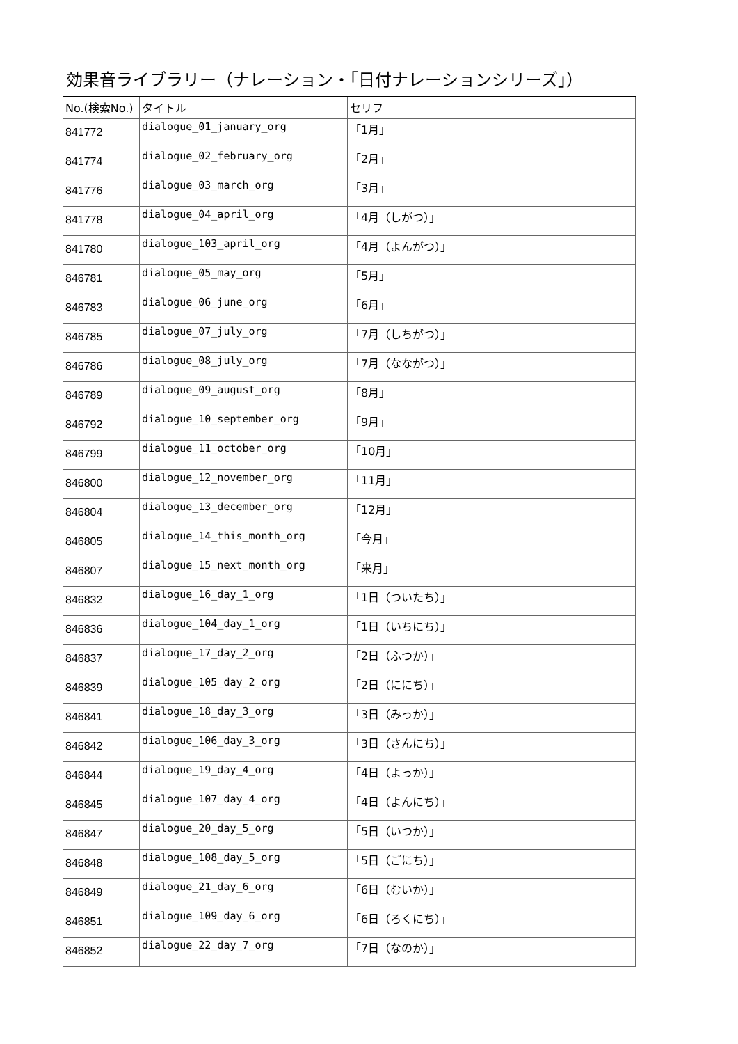効果音ライブラリー（ナレーション・「日付ナレーションシリーズ」）
| No.(検索No.) | タイトル | セリフ |
| --- | --- | --- |
| 841772 | dialogue_01_january_org | 「1月」 |
| 841774 | dialogue_02_february_org | 「2月」 |
| 841776 | dialogue_03_march_org | 「3月」 |
| 841778 | dialogue_04_april_org | 「4月（しがつ）」 |
| 841780 | dialogue_103_april_org | 「4月（よんがつ）」 |
| 846781 | dialogue_05_may_org | 「5月」 |
| 846783 | dialogue_06_june_org | 「6月」 |
| 846785 | dialogue_07_july_org | 「7月（しちがつ）」 |
| 846786 | dialogue_08_july_org | 「7月（なながつ）」 |
| 846789 | dialogue_09_august_org | 「8月」 |
| 846792 | dialogue_10_september_org | 「9月」 |
| 846799 | dialogue_11_october_org | 「10月」 |
| 846800 | dialogue_12_november_org | 「11月」 |
| 846804 | dialogue_13_december_org | 「12月」 |
| 846805 | dialogue_14_this_month_org | 「今月」 |
| 846807 | dialogue_15_next_month_org | 「来月」 |
| 846832 | dialogue_16_day_1_org | 「1日（ついたち）」 |
| 846836 | dialogue_104_day_1_org | 「1日（いちにち）」 |
| 846837 | dialogue_17_day_2_org | 「2日（ふつか）」 |
| 846839 | dialogue_105_day_2_org | 「2日（ににち）」 |
| 846841 | dialogue_18_day_3_org | 「3日（みっか）」 |
| 846842 | dialogue_106_day_3_org | 「3日（さんにち）」 |
| 846844 | dialogue_19_day_4_org | 「4日（よっか）」 |
| 846845 | dialogue_107_day_4_org | 「4日（よんにち）」 |
| 846847 | dialogue_20_day_5_org | 「5日（いつか）」 |
| 846848 | dialogue_108_day_5_org | 「5日（ごにち）」 |
| 846849 | dialogue_21_day_6_org | 「6日（むいか）」 |
| 846851 | dialogue_109_day_6_org | 「6日（ろくにち）」 |
| 846852 | dialogue_22_day_7_org | 「7日（なのか）」 |